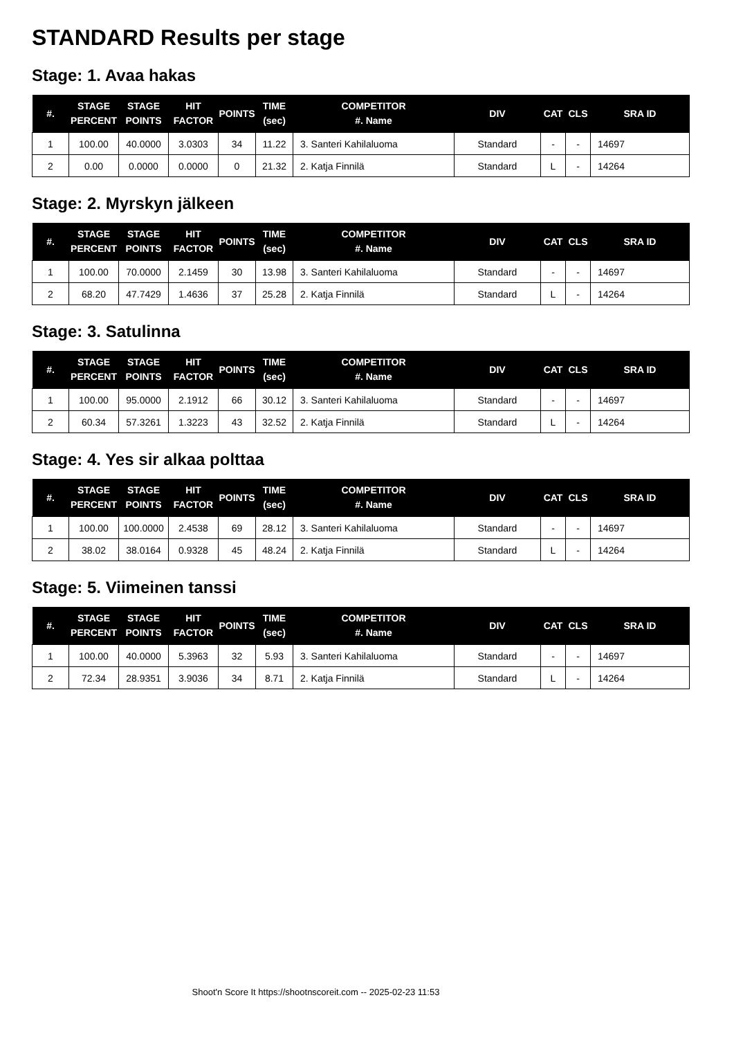STANDARD Results per stage
Stage: 1. Avaa hakas
| #. | STAGE PERCENT | STAGE POINTS | HIT FACTOR | POINTS | TIME (sec) | COMPETITOR #. Name | DIV | CAT | CLS | SRA ID |
| --- | --- | --- | --- | --- | --- | --- | --- | --- | --- | --- |
| 1 | 100.00 | 40.0000 | 3.0303 | 34 | 11.22 | 3. Santeri Kahilaluoma | Standard | - | - | 14697 |
| 2 | 0.00 | 0.0000 | 0.0000 | 0 | 21.32 | 2. Katja Finnilä | Standard | L | - | 14264 |
Stage: 2. Myrskyn jälkeen
| #. | STAGE PERCENT | STAGE POINTS | HIT FACTOR | POINTS | TIME (sec) | COMPETITOR #. Name | DIV | CAT | CLS | SRA ID |
| --- | --- | --- | --- | --- | --- | --- | --- | --- | --- | --- |
| 1 | 100.00 | 70.0000 | 2.1459 | 30 | 13.98 | 3. Santeri Kahilaluoma | Standard | - | - | 14697 |
| 2 | 68.20 | 47.7429 | 1.4636 | 37 | 25.28 | 2. Katja Finnilä | Standard | L | - | 14264 |
Stage: 3. Satulinna
| #. | STAGE PERCENT | STAGE POINTS | HIT FACTOR | POINTS | TIME (sec) | COMPETITOR #. Name | DIV | CAT | CLS | SRA ID |
| --- | --- | --- | --- | --- | --- | --- | --- | --- | --- | --- |
| 1 | 100.00 | 95.0000 | 2.1912 | 66 | 30.12 | 3. Santeri Kahilaluoma | Standard | - | - | 14697 |
| 2 | 60.34 | 57.3261 | 1.3223 | 43 | 32.52 | 2. Katja Finnilä | Standard | L | - | 14264 |
Stage: 4. Yes sir alkaa polttaa
| #. | STAGE PERCENT | STAGE POINTS | HIT FACTOR | POINTS | TIME (sec) | COMPETITOR #. Name | DIV | CAT | CLS | SRA ID |
| --- | --- | --- | --- | --- | --- | --- | --- | --- | --- | --- |
| 1 | 100.00 | 100.0000 | 2.4538 | 69 | 28.12 | 3. Santeri Kahilaluoma | Standard | - | - | 14697 |
| 2 | 38.02 | 38.0164 | 0.9328 | 45 | 48.24 | 2. Katja Finnilä | Standard | L | - | 14264 |
Stage: 5. Viimeinen tanssi
| #. | STAGE PERCENT | STAGE POINTS | HIT FACTOR | POINTS | TIME (sec) | COMPETITOR #. Name | DIV | CAT | CLS | SRA ID |
| --- | --- | --- | --- | --- | --- | --- | --- | --- | --- | --- |
| 1 | 100.00 | 40.0000 | 5.3963 | 32 | 5.93 | 3. Santeri Kahilaluoma | Standard | - | - | 14697 |
| 2 | 72.34 | 28.9351 | 3.9036 | 34 | 8.71 | 2. Katja Finnilä | Standard | L | - | 14264 |
Shoot'n Score It https://shootnscoreit.com -- 2025-02-23 11:53